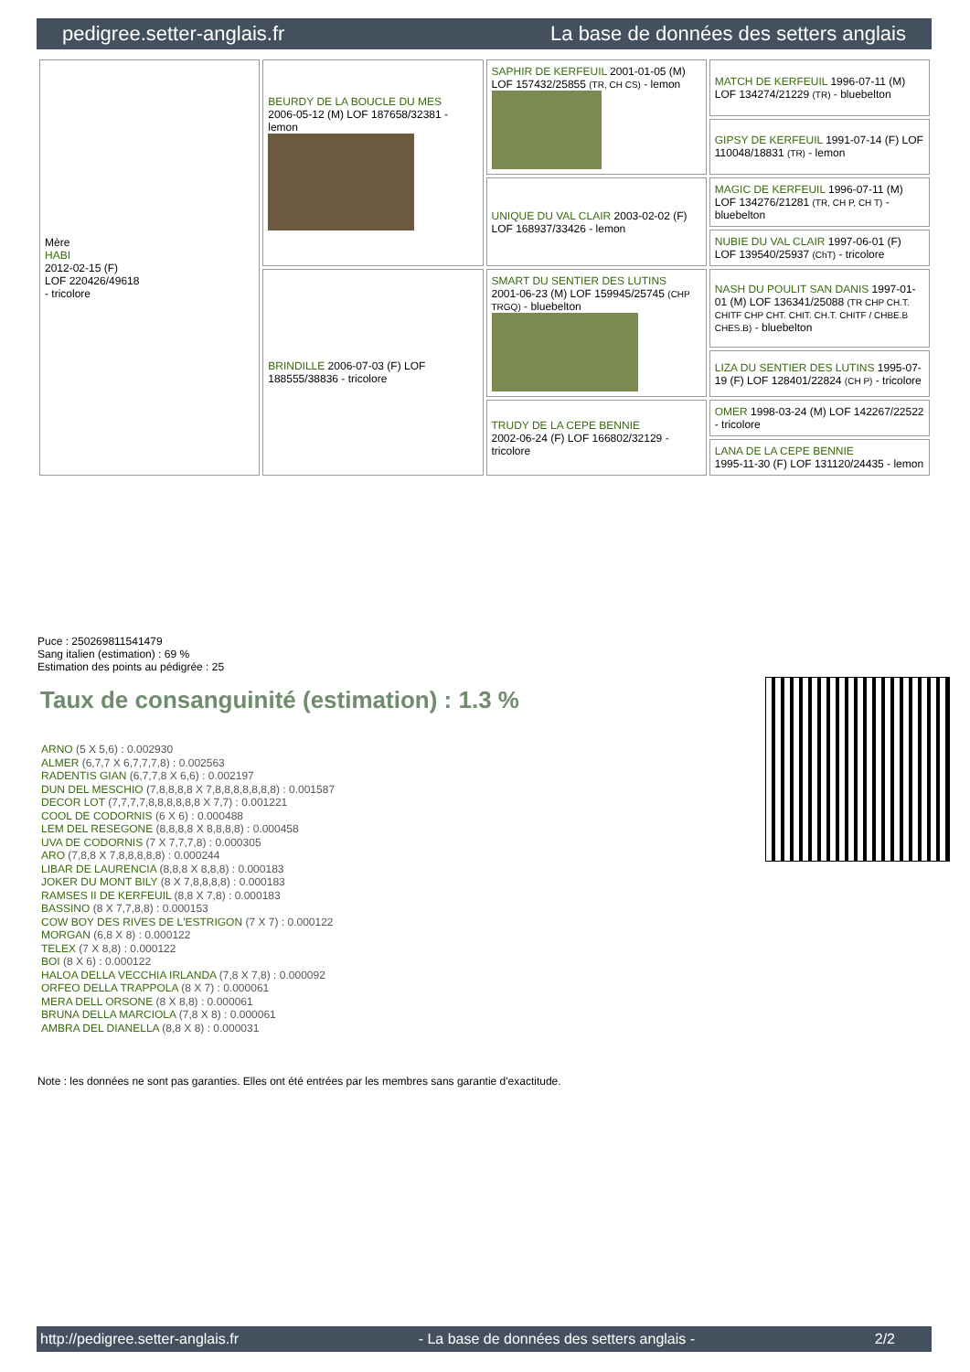pedigree.setter-anglais.fr La base de données des setters anglais
| Mère HABI 2012-02-15 (F) LOF 220426/49618 - tricolore | BEURDY DE LA BOUCLE DU MES 2006-05-12 (M) LOF 187658/32381 - lemon | SAPHIR DE KERFEUIL 2001-01-05 (M) LOF 157432/25855 (TR, CH CS) - lemon | MATCH DE KERFEUIL 1996-07-11 (M) LOF 134274/21229 (TR) - bluebelton |
| | | | GIPSY DE KERFEUIL 1991-07-14 (F) LOF 110048/18831 (TR) - lemon |
| | | UNIQUE DU VAL CLAIR 2003-02-02 (F) LOF 168937/33426 - lemon | MAGIC DE KERFEUIL 1996-07-11 (M) LOF 134276/21281 (TR, CH P, CH T) - bluebelton |
| | | | NUBIE DU VAL CLAIR 1997-06-01 (F) LOF 139540/25937 (ChT) - tricolore |
| | BRINDILLE 2006-07-03 (F) LOF 188555/38836 - tricolore | SMART DU SENTIER DES LUTINS 2001-06-23 (M) LOF 159945/25745 (CHP TRGQ) - bluebelton | NASH DU POULIT SAN DANIS 1997-01-01 (M) LOF 136341/25088 (TR CHP CH.T. CHITF CHP CHT. CHIT. CH.T. CHITF / CHBE.B CHES.B) - bluebelton |
| | | | LIZA DU SENTIER DES LUTINS 1995-07-19 (F) LOF 128401/22824 (CH P) - tricolore |
| | | TRUDY DE LA CEPE BENNIE 2002-06-24 (F) LOF 166802/32129 - tricolore | OMER 1998-03-24 (M) LOF 142267/22522 - tricolore |
| | | | LANA DE LA CEPE BENNIE 1995-11-30 (F) LOF 131120/24435 - lemon |
Puce : 250269811541479
Sang italien (estimation) : 69 %
Estimation des points au pédigrée : 25
Taux de consanguinité (estimation) : 1.3 %
ARNO (5 X 5,6) : 0.002930
ALMER (6,7,7 X 6,7,7,7,8) : 0.002563
RADENTIS GIAN (6,7,7,8 X 6,6) : 0.002197
DUN DEL MESCHIO (7,8,8,8,8 X 7,8,8,8,8,8,8,8) : 0.001587
DECOR LOT (7,7,7,7,8,8,8,8,8,8 X 7,7) : 0.001221
COOL DE CODORNIS (6 X 6) : 0.000488
LEM DEL RESEGONE (8,8,8,8 X 8,8,8,8) : 0.000458
UVA DE CODORNIS (7 X 7,7,7,8) : 0.000305
ARO (7,8,8 X 7,8,8,8,8,8) : 0.000244
LIBAR DE LAURENCIA (8,8,8 X 8,8,8) : 0.000183
JOKER DU MONT BILY (8 X 7,8,8,8,8) : 0.000183
RAMSES II DE KERFEUIL (8,8 X 7,8) : 0.000183
BASSINO (8 X 7,7,8,8) : 0.000153
COW BOY DES RIVES DE L'ESTRIGON (7 X 7) : 0.000122
MORGAN (6,8 X 8) : 0.000122
TELEX (7 X 8,8) : 0.000122
BOI (8 X 6) : 0.000122
HALOA DELLA VECCHIA IRLANDA (7,8 X 7,8) : 0.000092
ORFEO DELLA TRAPPOLA (8 X 7) : 0.000061
MERA DELL ORSONE (8 X 8,8) : 0.000061
BRUNA DELLA MARCIOLA (7,8 X 8) : 0.000061
AMBRA DEL DIANELLA (8,8 X 8) : 0.000031
Note : les données ne sont pas garanties. Elles ont été entrées par les membres sans garantie d'exactitude.
http://pedigree.setter-anglais.fr - La base de données des setters anglais - 2/2